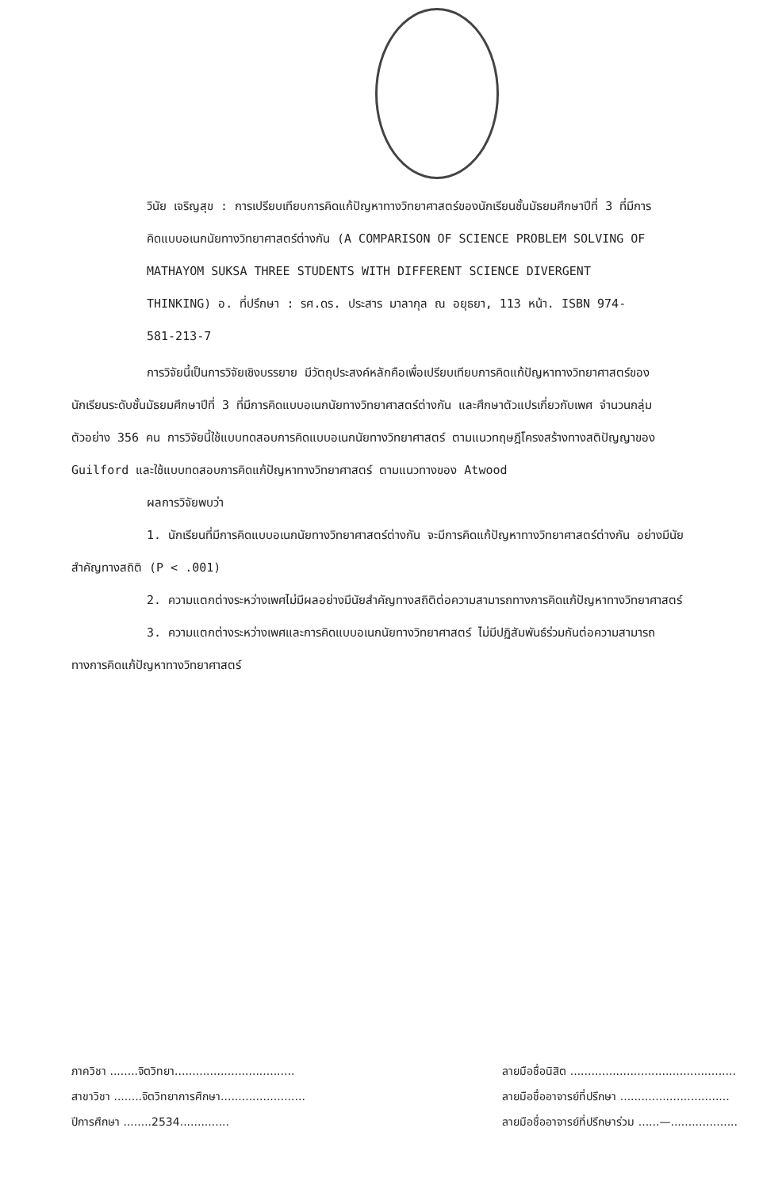วินัย เจริญสุข : การเปรียบเทียบการคิดแก้ปัญหาทางวิทยาศาสตร์ของนักเรียนชั้นมัธยมศึกษาปีที่ 3 ที่มีการคิดแบบอเนกนัยทางวิทยาศาสตร์ต่างกัน (A COMPARISON OF SCIENCE PROBLEM SOLVING OF MATHAYOM SUKSA THREE STUDENTS WITH DIFFERENT SCIENCE DIVERGENT THINKING) อ. ที่ปรึกษา : รศ.ดร. ประสาร มาลากุล ณ อยุธยา, 113 หน้า. ISBN 974-581-213-7
การวิจัยนี้เป็นการวิจัยเชิงบรรยาย มีวัตถุประสงค์หลักคือเพื่อเปรียบเทียบการคิดแก้ปัญหาทางวิทยาศาสตร์ของนักเรียนระดับชั้นมัธยมศึกษาปีที่ 3 ที่มีการคิดแบบอเนกนัยทางวิทยาศาสตร์ต่างกัน และศึกษาตัวแปรเกี่ยวกับเพศ จำนวนกลุ่มตัวอย่าง 356 คน การวิจัยนี้ใช้แบบทดสอบการคิดแบบอเนกนัยทางวิทยาศาสตร์ ตามแนวทฤษฎีโครงสร้างทางสติปัญญาของ Guilford และใช้แบบทดสอบการคิดแก้ปัญหาทางวิทยาศาสตร์ ตามแนวทางของ Atwood
ผลการวิจัยพบว่า
1. นักเรียนที่มีการคิดแบบอเนกนัยทางวิทยาศาสตร์ต่างกัน จะมีการคิดแก้ปัญหาทางวิทยาศาสตร์ต่างกัน อย่างมีนัยสำคัญทางสถิติ (P < .001)
2. ความแตกต่างระหว่างเพศไม่มีผลอย่างมีนัยสำคัญทางสถิติต่อความสามารถทางการคิดแก้ปัญหาทางวิทยาศาสตร์
3. ความแตกต่างระหว่างเพศและการคิดแบบอเนกนัยทางวิทยาศาสตร์ ไม่มีปฏิสัมพันธ์ร่วมกันต่อความสามารถทางการคิดแก้ปัญหาทางวิทยาศาสตร์
ภาควิชา ........จิตวิทยา..................................
สาขาวิชา ........จิตวิทยาการศึกษา........................
ปีการศึกษา ........2534..............
ลายมือชื่อนิสิต ...............................................
ลายมือชื่ออาจารย์ที่ปรึกษา ...............................
ลายมือชื่ออาจารย์ที่ปรึกษาร่วม ......—...................